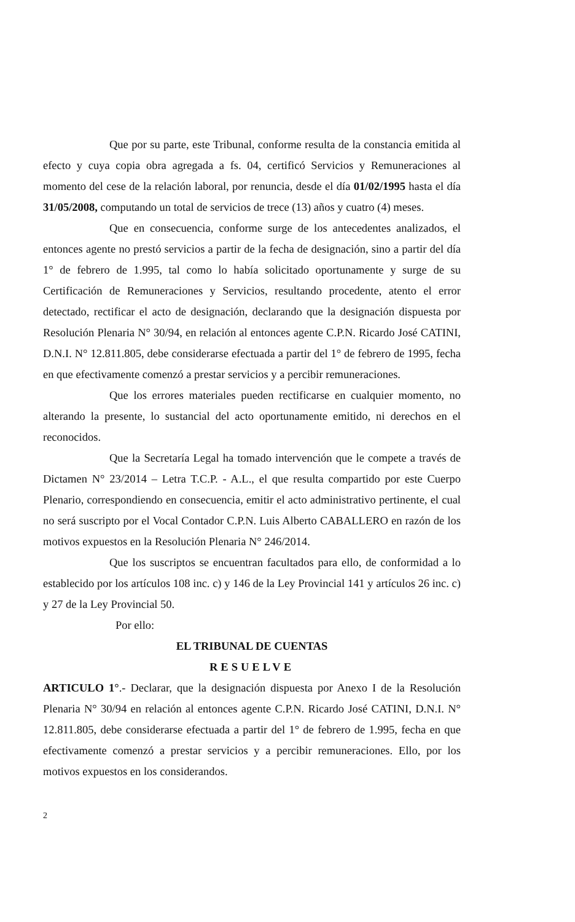Que por su parte, este Tribunal, conforme resulta de la constancia emitida al efecto y cuya copia obra agregada a fs. 04, certificó Servicios y Remuneraciones al momento del cese de la relación laboral, por renuncia, desde el día 01/02/1995 hasta el día 31/05/2008, computando un total de servicios de trece (13) años y cuatro (4) meses.
Que en consecuencia, conforme surge de los antecedentes analizados, el entonces agente no prestó servicios a partir de la fecha de designación, sino a partir del día 1° de febrero de 1.995, tal como lo había solicitado oportunamente y surge de su Certificación de Remuneraciones y Servicios, resultando procedente, atento el error detectado, rectificar el acto de designación, declarando que la designación dispuesta por Resolución Plenaria N° 30/94, en relación al entonces agente C.P.N. Ricardo José CATINI, D.N.I. N° 12.811.805, debe considerarse efectuada a partir del 1° de febrero de 1995, fecha en que efectivamente comenzó a prestar servicios y a percibir remuneraciones.
Que los errores materiales pueden rectificarse en cualquier momento, no alterando la presente, lo sustancial del acto oportunamente emitido, ni derechos en el reconocidos.
Que la Secretaría Legal ha tomado intervención que le compete a través de Dictamen N° 23/2014 – Letra T.C.P. - A.L., el que resulta compartido por este Cuerpo Plenario, correspondiendo en consecuencia, emitir el acto administrativo pertinente, el cual no será suscripto por el Vocal Contador C.P.N. Luis Alberto CABALLERO en razón de los motivos expuestos en la Resolución Plenaria N° 246/2014.
Que los suscriptos se encuentran facultados para ello, de conformidad a lo establecido por los artículos 108 inc. c) y 146 de la Ley Provincial 141 y artículos 26 inc. c) y 27 de la Ley Provincial 50.
Por ello:
EL TRIBUNAL DE CUENTAS
RESUELVE
ARTICULO 1°.- Declarar, que la designación dispuesta por Anexo I de la Resolución Plenaria N° 30/94 en relación al entonces agente C.P.N. Ricardo José CATINI, D.N.I. N° 12.811.805, debe considerarse efectuada a partir del 1° de febrero de 1.995, fecha en que efectivamente comenzó a prestar servicios y a percibir remuneraciones. Ello, por los motivos expuestos en los considerandos.
2